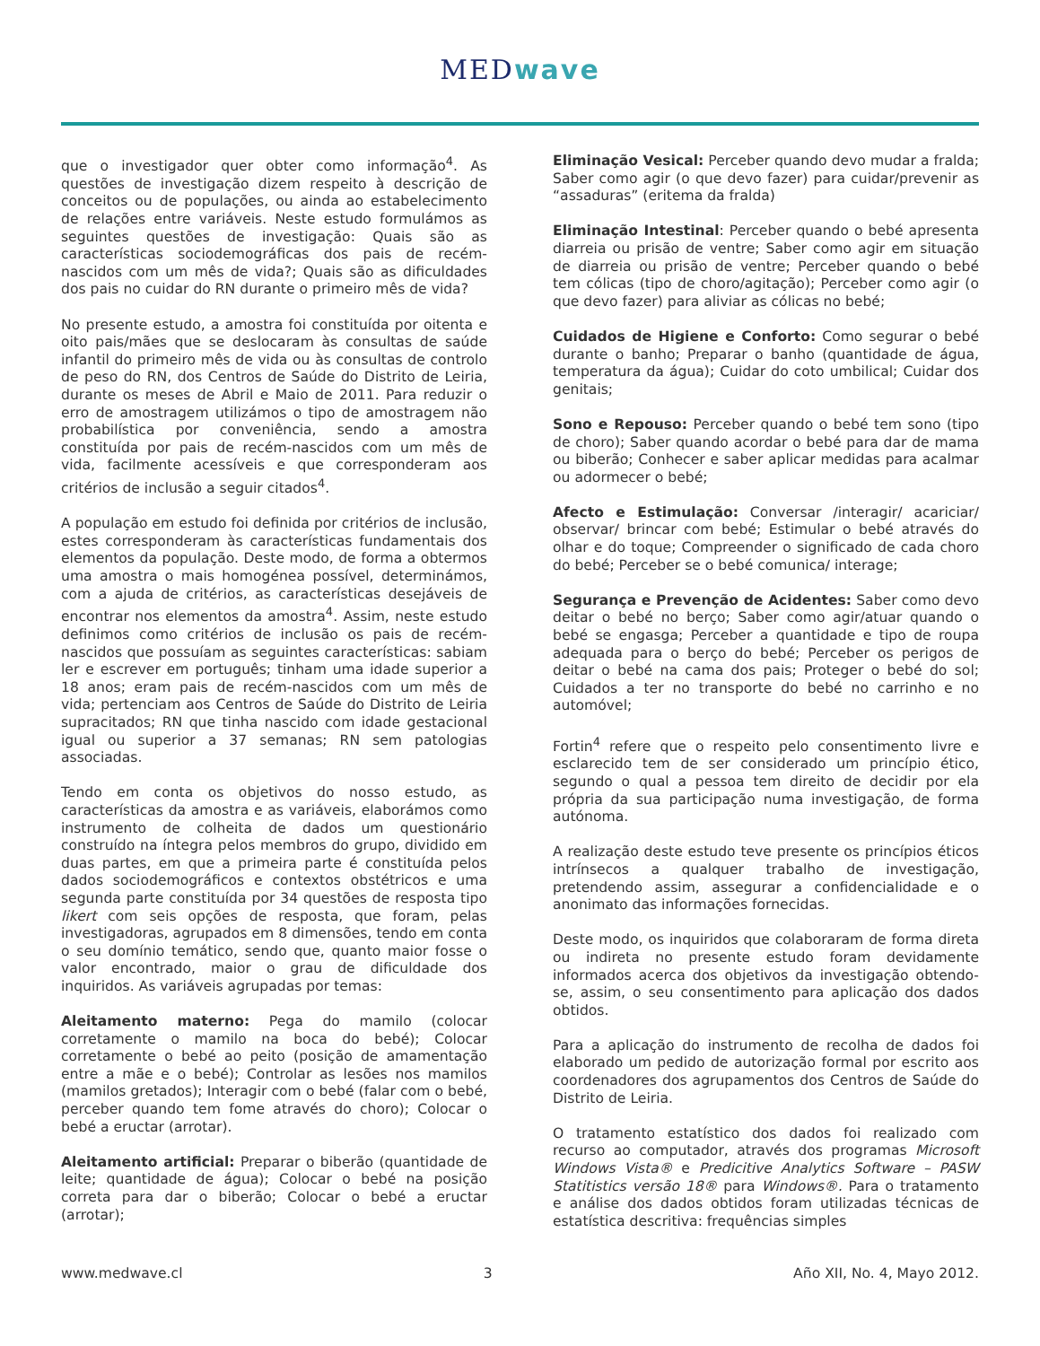MEDwave
que o investigador quer obter como informação<sup>4</sup>. As questões de investigação dizem respeito à descrição de conceitos ou de populações, ou ainda ao estabelecimento de relações entre variáveis. Neste estudo formulámos as seguintes questões de investigação: Quais são as características sociodemográficas dos pais de recém-nascidos com um mês de vida?; Quais são as dificuldades dos pais no cuidar do RN durante o primeiro mês de vida?
No presente estudo, a amostra foi constituída por oitenta e oito pais/mães que se deslocaram às consultas de saúde infantil do primeiro mês de vida ou às consultas de controlo de peso do RN, dos Centros de Saúde do Distrito de Leiria, durante os meses de Abril e Maio de 2011. Para reduzir o erro de amostragem utilizámos o tipo de amostragem não probabilística por conveniência, sendo a amostra constituída por pais de recém-nascidos com um mês de vida, facilmente acessíveis e que corresponderam aos critérios de inclusão a seguir citados<sup>4</sup>.
A população em estudo foi definida por critérios de inclusão, estes corresponderam às características fundamentais dos elementos da população. Deste modo, de forma a obtermos uma amostra o mais homogénea possível, determinámos, com a ajuda de critérios, as características desejáveis de encontrar nos elementos da amostra<sup>4</sup>. Assim, neste estudo definimos como critérios de inclusão os pais de recém-nascidos que possuíam as seguintes características: sabiam ler e escrever em português; tinham uma idade superior a 18 anos; eram pais de recém-nascidos com um mês de vida; pertenciam aos Centros de Saúde do Distrito de Leiria supracitados; RN que tinha nascido com idade gestacional igual ou superior a 37 semanas; RN sem patologias associadas.
Tendo em conta os objetivos do nosso estudo, as características da amostra e as variáveis, elaborámos como instrumento de colheita de dados um questionário construído na íntegra pelos membros do grupo, dividido em duas partes, em que a primeira parte é constituída pelos dados sociodemográficos e contextos obstétricos e uma segunda parte constituída por 34 questões de resposta tipo likert com seis opções de resposta, que foram, pelas investigadoras, agrupados em 8 dimensões, tendo em conta o seu domínio temático, sendo que, quanto maior fosse o valor encontrado, maior o grau de dificuldade dos inquiridos. As variáveis agrupadas por temas:
Aleitamento materno: Pega do mamilo (colocar corretamente o mamilo na boca do bebé); Colocar corretamente o bebé ao peito (posição de amamentação entre a mãe e o bebé); Controlar as lesões nos mamilos (mamilos gretados); Interagir com o bebé (falar com o bebé, perceber quando tem fome através do choro); Colocar o bebé a eructar (arrotar).
Aleitamento artificial: Preparar o biberão (quantidade de leite; quantidade de água); Colocar o bebé na posição correta para dar o biberão; Colocar o bebé a eructar (arrotar);
Eliminação Vesical: Perceber quando devo mudar a fralda; Saber como agir (o que devo fazer) para cuidar/prevenir as “assaduras” (eritema da fralda)
Eliminação Intestinal: Perceber quando o bebé apresenta diarreia ou prisão de ventre; Saber como agir em situação de diarreia ou prisão de ventre; Perceber quando o bebé tem cólicas (tipo de choro/agitação); Perceber como agir (o que devo fazer) para aliviar as cólicas no bebé;
Cuidados de Higiene e Conforto: Como segurar o bebé durante o banho; Preparar o banho (quantidade de água, temperatura da água); Cuidar do coto umbilical; Cuidar dos genitais;
Sono e Repouso: Perceber quando o bebé tem sono (tipo de choro); Saber quando acordar o bebé para dar de mama ou biberão; Conhecer e saber aplicar medidas para acalmar ou adormecer o bebé;
Afecto e Estimulação: Conversar /interagir/ acariciar/ observar/ brincar com bebé; Estimular o bebé através do olhar e do toque; Compreender o significado de cada choro do bebé; Perceber se o bebé comunica/ interage;
Segurança e Prevenção de Acidentes: Saber como devo deitar o bebé no berço; Saber como agir/atuar quando o bebé se engasga; Perceber a quantidade e tipo de roupa adequada para o berço do bebé; Perceber os perigos de deitar o bebé na cama dos pais; Proteger o bebé do sol; Cuidados a ter no transporte do bebé no carrinho e no automóvel;
Fortin<sup>4</sup> refere que o respeito pelo consentimento livre e esclarecido tem de ser considerado um princípio ético, segundo o qual a pessoa tem direito de decidir por ela própria da sua participação numa investigação, de forma autónoma.
A realização deste estudo teve presente os princípios éticos intrínsecos a qualquer trabalho de investigação, pretendendo assim, assegurar a confidencialidade e o anonimato das informações fornecidas.
Deste modo, os inquiridos que colaboraram de forma direta ou indireta no presente estudo foram devidamente informados acerca dos objetivos da investigação obtendo-se, assim, o seu consentimento para aplicação dos dados obtidos.
Para a aplicação do instrumento de recolha de dados foi elaborado um pedido de autorização formal por escrito aos coordenadores dos agrupamentos dos Centros de Saúde do Distrito de Leiria.
O tratamento estatístico dos dados foi realizado com recurso ao computador, através dos programas Microsoft Windows Vista® e Predicitive Analytics Software – PASW Statitistics versão 18® para Windows®. Para o tratamento e análise dos dados obtidos foram utilizadas técnicas de estatística descritiva: frequências simples
www.medwave.cl 3 Año XII, No. 4, Mayo 2012.